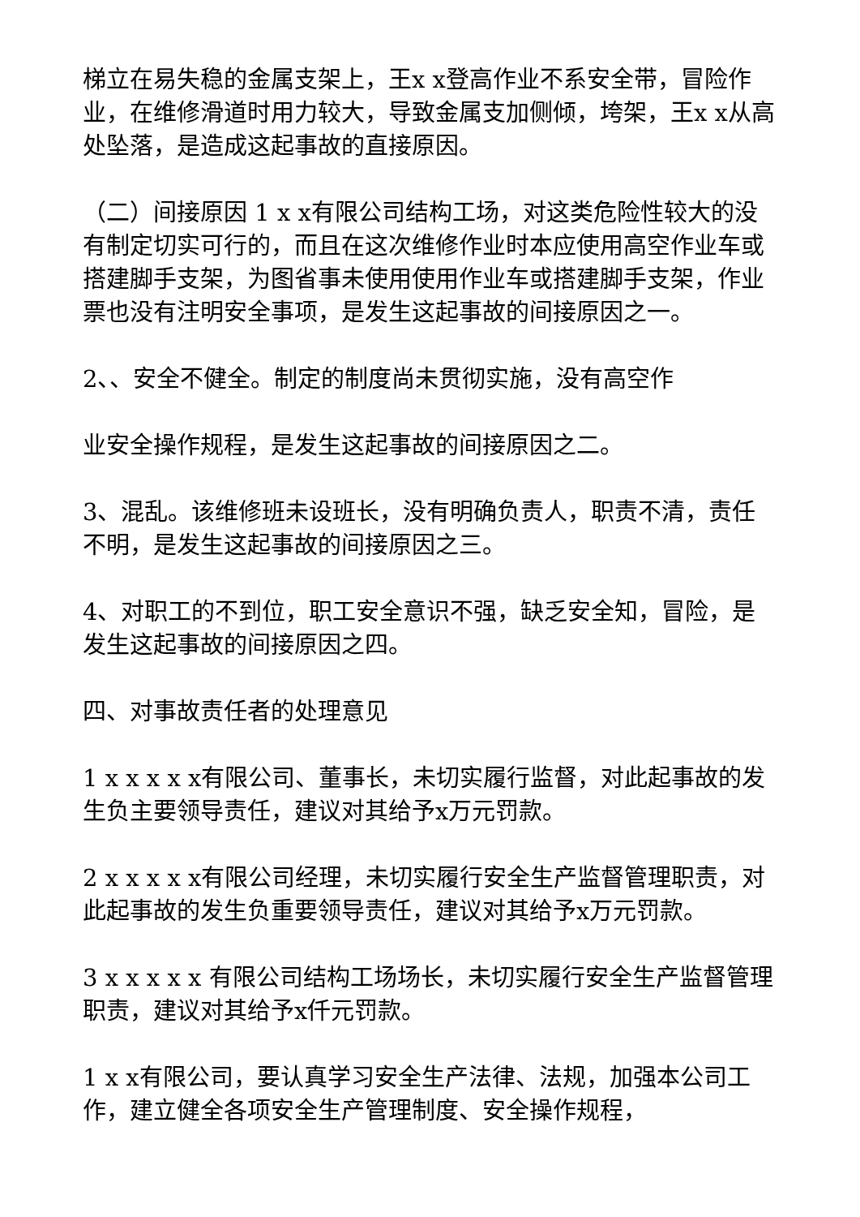梯立在易失稳的金属支架上，王x x登高作业不系安全带，冒险作业，在维修滑道时用力较大，导致金属支加侧倾，垮架，王x x从高处坠落，是造成这起事故的直接原因。
（二）间接原因 1 x x有限公司结构工场，对这类危险性较大的没有制定切实可行的，而且在这次维修作业时本应使用高空作业车或搭建脚手支架，为图省事未使用使用作业车或搭建脚手支架，作业票也没有注明安全事项，是发生这起事故的间接原因之一。
2、、安全不健全。制定的制度尚未贯彻实施，没有高空作
业安全操作规程，是发生这起事故的间接原因之二。
3、混乱。该维修班未设班长，没有明确负责人，职责不清，责任不明，是发生这起事故的间接原因之三。
4、对职工的不到位，职工安全意识不强，缺乏安全知，冒险，是发生这起事故的间接原因之四。
四、对事故责任者的处理意见
1 x x x x x有限公司、董事长，未切实履行监督，对此起事故的发生负主要领导责任，建议对其给予x万元罚款。
2 x x x x x有限公司经理，未切实履行安全生产监督管理职责，对此起事故的发生负重要领导责任，建议对其给予x万元罚款。
3 x x x x x 有限公司结构工场场长，未切实履行安全生产监督管理职责，建议对其给予x仟元罚款。
1 x x有限公司，要认真学习安全生产法律、法规，加强本公司工作，建立健全各项安全生产管理制度、安全操作规程，